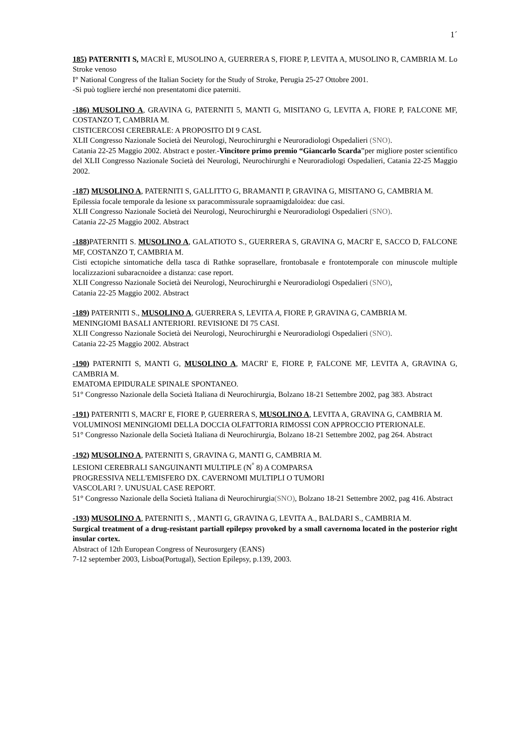1´
185) PATERNITI S, MACRÌ E, MUSOLINO A, GUERRERA S, FIORE P, LEVITA A, MUSOLINO R, CAMBRIA M. Lo Stroke venoso
I° National Congress of the Italian Society for the Study of Stroke, Perugia 25-27 Ottobre 2001.
-Si può togliere ìerché non presentatomi dice paterniti.
-186) MUSOLINO A, GRAVINA G, PATERNITI 5, MANTI G, MISITANO G, LEVITA A, FIORE P, FALCONE MF, COSTANZO T, CAMBRIA M.
CISTICERCOSI CEREBRALE: A PROPOSITO DI 9 CASL
XLII Congresso Nazionale Società dei Neurologi, Neurochirurghi e Neuroradiologi Ospedalieri (SNO).
Catania 22-25 Maggio 2002. Abstract e poster.-Vincitore primo premio “Giancarlo Scarda”per migliore poster scientifico del XLII Congresso Nazionale Società dei Neurologi, Neurochirurghi e Neuroradiologi Ospedalieri, Catania 22-25 Maggio 2002.
-187) MUSOLINO A, PATERNITI S, GALLITTO G, BRAMANTI P, GRAVINA G, MISITANO G, CAMBRIA M.
Epilessia focale temporale da lesione sx paracommissurale sopraamigdaloidea: due casi.
XLII Congresso Nazionale Società dei Neurologi, Neurochirurghi e Neuroradiologi Ospedalieri (SNO).
Catania 22-25 Maggio 2002. Abstract
-188) PATERNITI S. MUSOLINO A, GALATIOTO S., GUERRERA S, GRAVINA G, MACRI' E, SACCO D, FALCONE MF, COSTANZO T, CAMBRIA M.
Cisti ectopiche sintomatiche della tasca di Rathke soprasellare, frontobasale e frontotemporale con minuscole multiple localizzazioni subaracnoidee a distanza: case report.
XLII Congresso Nazionale Società dei Neurologi, Neurochirurghi e Neuroradiologi Ospedalieri (SNO),
Catania 22-25 Maggio 2002. Abstract
-189) PATERNITI S., MUSOLINO A, GUERRERA S, LEVITA A, FIORE P, GRAVINA G, CAMBRIA M.
MENINGIOMI BASALI ANTERIORI. REVISIONE DI 75 CASI.
XLII Congresso Nazionale Società dei Neurologi, Neurochirurghi e Neuroradiologi Ospedalieri (SNO).
Catania 22-25 Maggio 2002. Abstract
-190) PATERNITI S, MANTI G, MUSOLINO A, MACRI' E, FIORE P, FALCONE MF, LEVITA A, GRAVINA G, CAMBRIA M.
EMATOMA EPIDURALE SPINALE SPONTANEO.
51° Congresso Nazionale della Società Italiana di Neurochirurgia, Bolzano 18-21 Settembre 2002, pag 383. Abstract
-191) PATERNITI S, MACRI' E, FIORE P, GUERRERA S, MUSOLINO A, LEVITA A, GRAVINA G, CAMBRIA M.
VOLUMINOSI MENINGIOMI DELLA DOCCIA OLFATTORIA RIMOSSI CON APPROCCIO PTERIONALE.
51° Congresso Nazionale della Società Italiana di Neurochirurgia, Bolzano 18-21 Settembre 2002, pag 264. Abstract
-192) MUSOLINO A, PATERNITI S, GRAVINA G, MANTI G, CAMBRIA M.
LESIONI CEREBRALI SANGUINANTI MULTIPLE (N<sup>°</sup> 8) A COMPARSA
PROGRESSIVA NELL'EMISFERO DX. CAVERNOMI MULTIPLI O TUMORI
VASCOLARI ?. UNUSUAL CASE REPORT.
51° Congresso Nazionale della Società Italiana di Neurochirurgia(SNO), Bolzano 18-21 Settembre 2002, pag 416. Abstract
-193) MUSOLINO A, PATERNITI S, , MANTI G, GRAVINA G, LEVITA A., BALDARI S., CAMBRIA M.
Surgical treatment of a drug-resistant partiall epilepsy provoked by a small cavernoma located in the posterior right insular cortex.
Abstract of 12th European Congress of Neurosurgery (EANS)
7-12 september 2003, Lisboa(Portugal), Section Epilepsy, p.139, 2003.